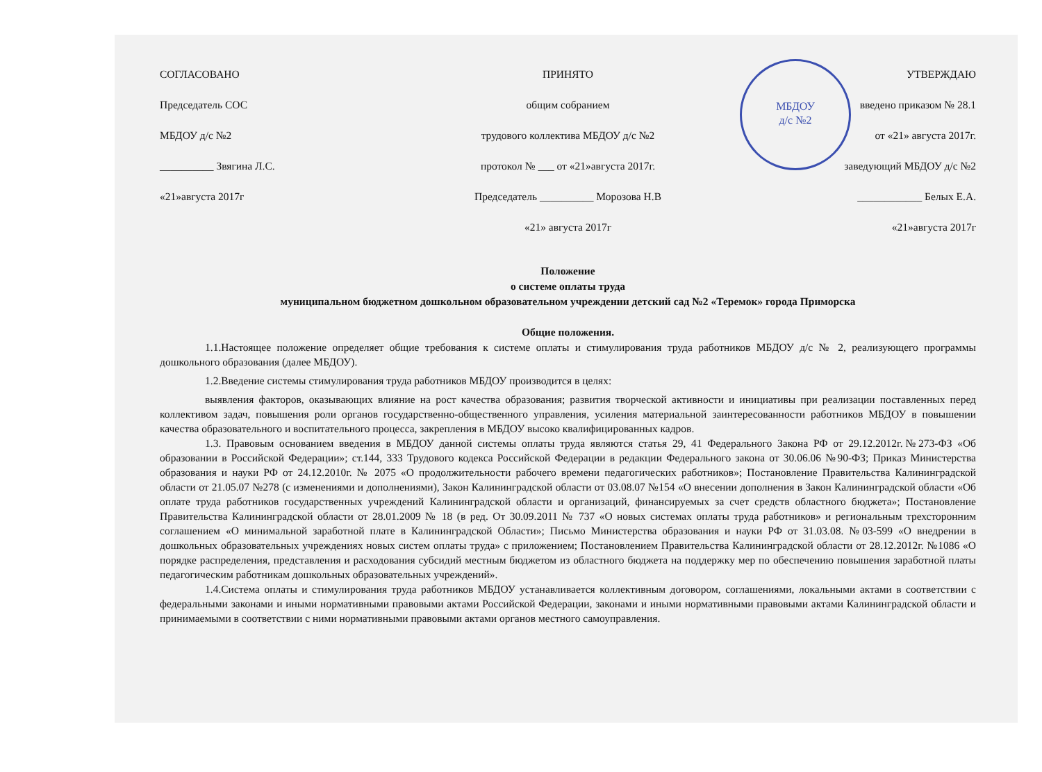МБДОУ
д/с №2
СОГЛАСОВАНО
Председатель СОС
МБДОУ д/с №2
__________ Звягина Л.С.
«21»августа 2017г
ПРИНЯТО
общим собранием
трудового коллектива МБДОУ д/с №2
протокол № ___ от «21»августа 2017г.
Председатель __________ Морозова Н.В
«21» августа 2017г
УТВЕРЖДАЮ
введено приказом № 28.1
от «21» августа 2017г.
заведующий МБДОУ д/с №2
____________ Белых Е.А.
«21»августа 2017г
Положение
о системе оплаты труда
муниципальном бюджетном дошкольном образовательном учреждении детский сад №2 «Теремок» города Приморска
Общие положения.
1.1.Настоящее положение определяет общие требования к системе оплаты и стимулирования труда работников МБДОУ д/с № 2, реализующего программы дошкольного образования (далее МБДОУ).
1.2.Введение системы стимулирования труда работников МБДОУ производится в целях:
выявления факторов, оказывающих влияние на рост качества образования; развития творческой активности и инициативы при реализации поставленных перед коллективом задач, повышения роли органов государственно-общественного управления, усиления материальной заинтересованности работников МБДОУ в повышении качества образовательного и воспитательного процесса, закрепления в МБДОУ высоко квалифицированных кадров.
1.3. Правовым основанием введения в МБДОУ данной системы оплаты труда являются статья 29, 41 Федерального Закона РФ от 29.12.2012г.№273-ФЗ «Об образовании в Российской Федерации»; ст.144, 333 Трудового кодекса Российской Федерации в редакции Федерального закона от 30.06.06 №90-ФЗ; Приказ Министерства образования и науки РФ от 24.12.2010г. № 2075 «О продолжительности рабочего времени педагогических работников»; Постановление Правительства Калининградской области от 21.05.07 №278 (с изменениями и дополнениями), Закон Калининградской области от 03.08.07 №154 «О внесении дополнения в Закон Калининградской области «Об оплате труда работников государственных учреждений Калининградской области и организаций, финансируемых за счет средств областного бюджета»; Постановление Правительства Калининградской области от 28.01.2009 № 18 (в ред. От 30.09.2011 № 737 «О новых системах оплаты труда работников» и региональным трехсторонним соглашением «О минимальной заработной плате в Калининградской Области»; Письмо Министерства образования и науки РФ от 31.03.08. №03-599 «О внедрении в дошкольных образовательных учреждениях новых систем оплаты труда» с приложением; Постановлением Правительства Калининградской области от 28.12.2012г. №1086 «О порядке распределения, представления и расходования субсидий местным бюджетом из областного бюджета на поддержку мер по обеспечению повышения заработной платы педагогическим работникам дошкольных образовательных учреждений».
1.4.Система оплаты и стимулирования труда работников МБДОУ устанавливается коллективным договором, соглашениями, локальными актами в соответствии с федеральными законами и иными нормативными правовыми актами Российской Федерации, законами и иными нормативными правовыми актами Калининградской области и принимаемыми в соответствии с ними нормативными правовыми актами органов местного самоуправления.